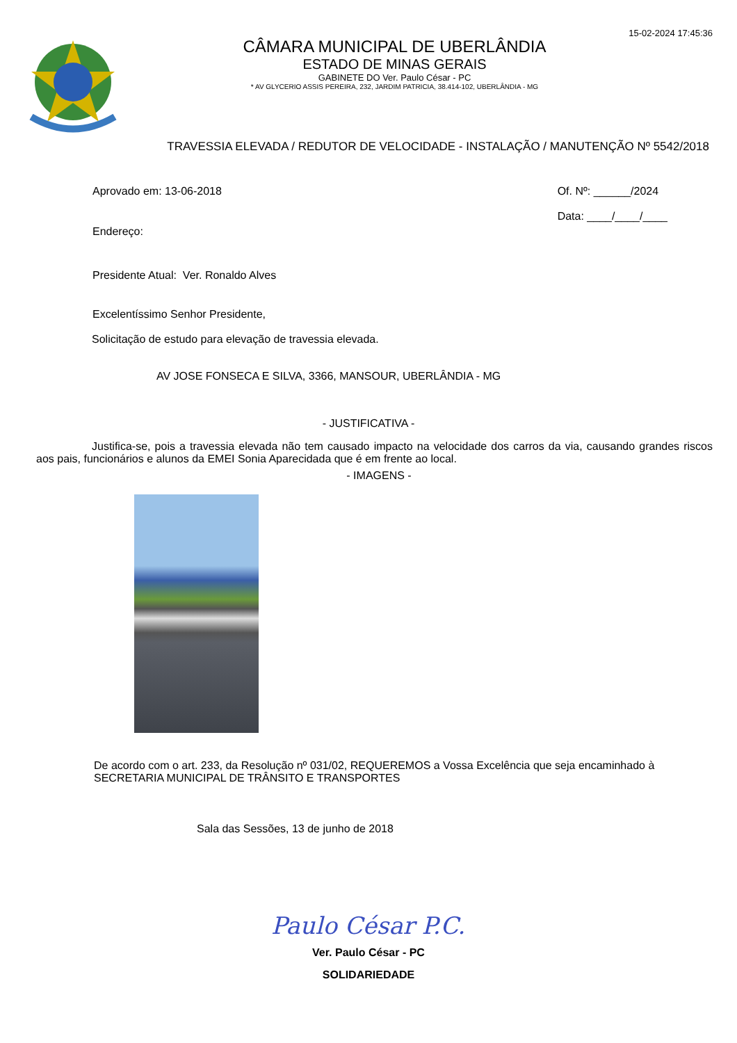15-02-2024 17:45:36
CÂMARA MUNICIPAL DE UBERLÂNDIA
ESTADO DE MINAS GERAIS
GABINETE DO Ver. Paulo César - PC
* AV GLYCERIO ASSIS PEREIRA, 232, JARDIM PATRICIA, 38.414-102, UBERLÂNDIA - MG
TRAVESSIA ELEVADA / REDUTOR DE VELOCIDADE - INSTALAÇÃO / MANUTENÇÃO Nº 5542/2018
Aprovado em: 13-06-2018
Endereço:
Of. Nº: ______/2024
Data: ____/____/____
Presidente Atual: Ver. Ronaldo Alves
Excelentíssimo Senhor Presidente,
Solicitação de estudo para elevação de travessia elevada.
AV JOSE FONSECA E SILVA, 3366, MANSOUR, UBERLÂNDIA - MG
- JUSTIFICATIVA -
Justifica-se, pois a travessia elevada não tem causado impacto na velocidade dos carros da via, causando grandes riscos aos pais, funcionários e alunos da EMEI Sonia Aparecidada que é em frente ao local.
- IMAGENS -
De acordo com o art. 233, da Resolução nº 031/02, REQUEREMOS a Vossa Excelência que seja encaminhado à SECRETARIA MUNICIPAL DE TRÂNSITO E TRANSPORTES
Sala das Sessões, 13 de junho de 2018
Paulo César P.C.
Ver. Paulo César - PC
SOLIDARIEDADE